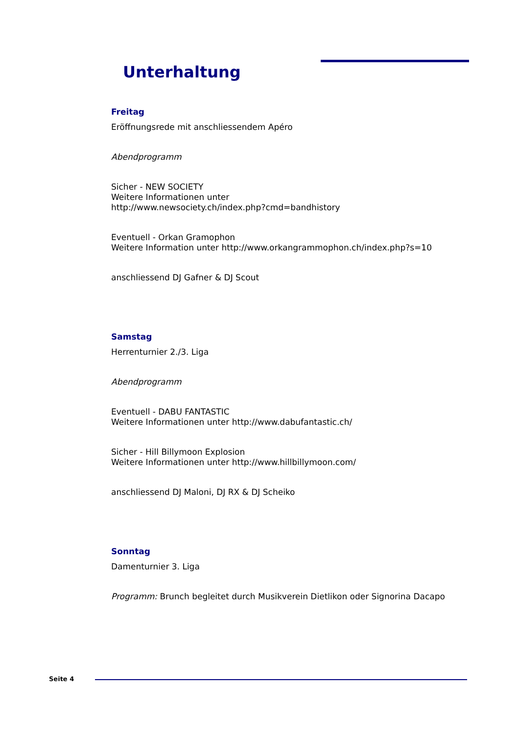Unterhaltung
Freitag
Eröffnungsrede mit anschliessendem Apéro
Abendprogramm
Sicher - NEW SOCIETY
Weitere Informationen unter
http://www.newsociety.ch/index.php?cmd=bandhistory
Eventuell - Orkan Gramophon
Weitere Information unter http://www.orkangrammophon.ch/index.php?s=10
anschliessend DJ Gafner & DJ Scout
Samstag
Herrenturnier 2./3. Liga
Abendprogramm
Eventuell - DABU FANTASTIC
Weitere Informationen unter http://www.dabufantastic.ch/
Sicher - Hill Billymoon Explosion
Weitere Informationen unter http://www.hillbillymoon.com/
anschliessend DJ Maloni, DJ RX & DJ Scheiko
Sonntag
Damenturnier 3. Liga
Programm: Brunch begleitet durch Musikverein Dietlikon oder Signorina Dacapo
Seite 4